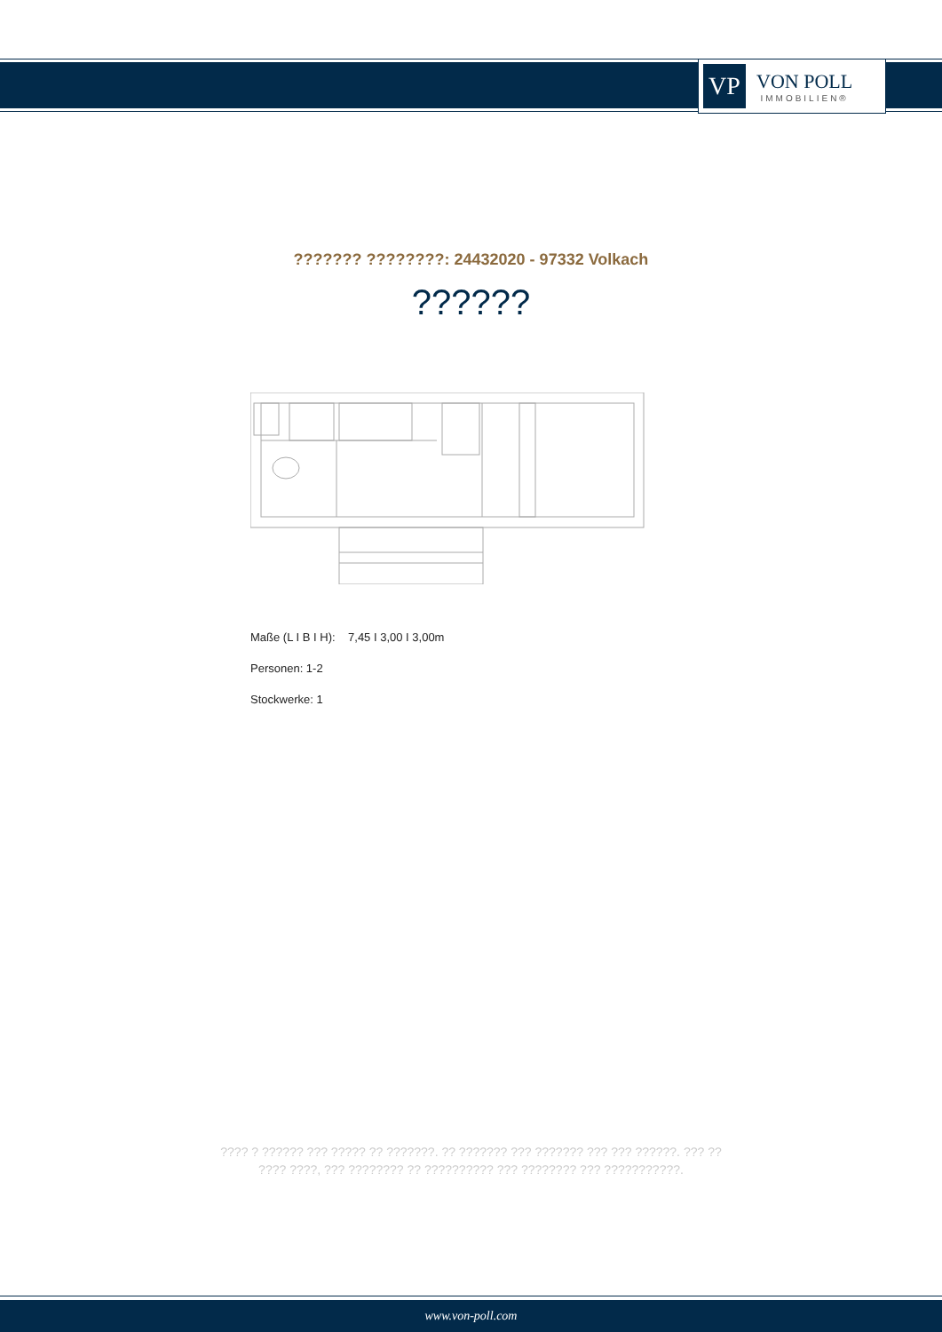VP
VON POLL
IMMOBILIEN®
??????? ????????: 24432020 - 97332 Volkach
??????
Maße (L I B I H): 7,45 I 3,00 I 3,00m
Personen: 1-2
Stockwerke: 1
???? ? ?????? ??? ????? ?? ???????. ?? ??????? ??? ??????? ??? ??? ??????. ??? ??
???? ????, ??? ???????? ?? ?????????? ??? ???????? ??? ???????????.
www.von-poll.com